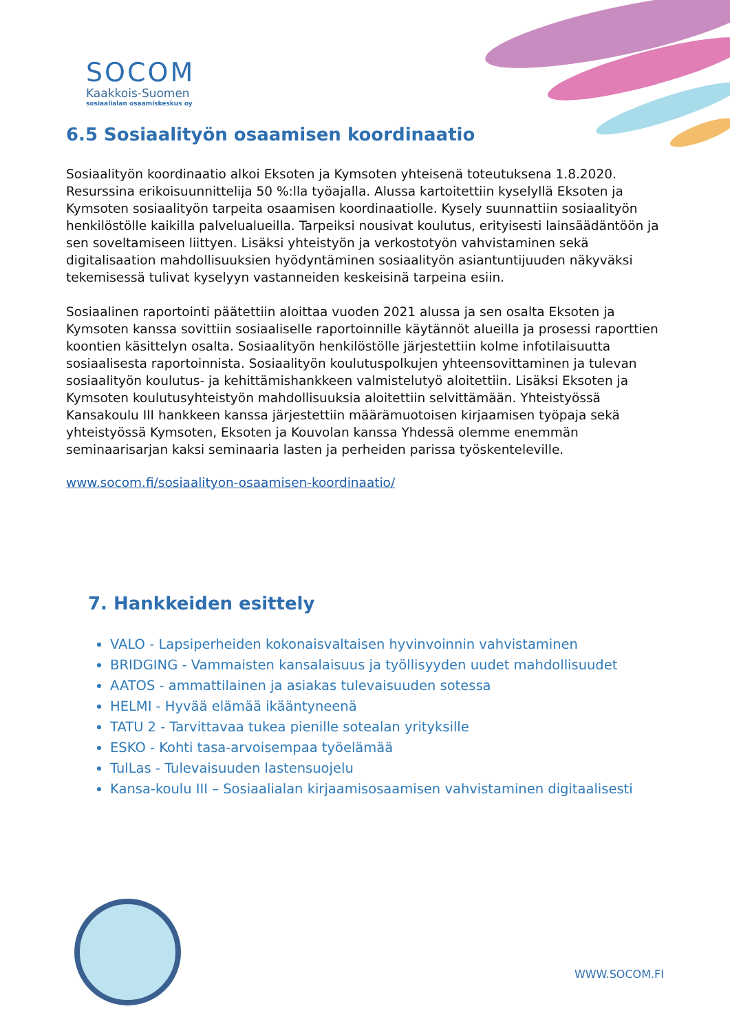SOCOM
Kaakkois-Suomen
sosiaalialan osaamiskeskus oy
6.5 Sosiaalityön osaamisen koordinaatio
Sosiaalityön koordinaatio alkoi Eksoten ja Kymsoten yhteisenä toteutuksena 1.8.2020. Resurssina erikoisuunnittelija 50 %:lla työajalla. Alussa kartoitettiin kyselyllä Eksoten ja Kymsoten sosiaalityön tarpeita osaamisen koordinaatiolle. Kysely suunnattiin sosiaalityön henkilöstölle kaikilla palvelualueilla. Tarpeiksi nousivat koulutus, erityisesti lainsäädäntöön ja sen soveltamiseen liittyen. Lisäksi yhteistyön ja verkostotyön vahvistaminen sekä digitalisaation mahdollisuuksien hyödyntäminen sosiaalityön asiantuntijuuden näkyväksi tekemisessä tulivat kyselyyn vastanneiden keskeisinä tarpeina esiin.
Sosiaalinen raportointi päätettiin aloittaa vuoden 2021 alussa ja sen osalta Eksoten ja Kymsoten kanssa sovittiin sosiaaliselle raportoinnille käytännöt alueilla ja prosessi raporttien koontien käsittelyn osalta. Sosiaalityön henkilöstölle järjestettiin kolme infotilaisuutta sosiaalisesta raportoinnista. Sosiaalityön koulutuspolkujen yhteensovittaminen ja tulevan sosiaalityön koulutus- ja kehittämishankkeen valmistelutyö aloitettiin. Lisäksi Eksoten ja Kymsoten koulutusyhteistyön mahdollisuuksia aloitettiin selvittämään. Yhteistyössä Kansakoulu III hankkeen kanssa järjestettiin määrämuotoisen kirjaamisen työpaja sekä yhteistyössä Kymsoten, Eksoten ja Kouvolan kanssa Yhdessä olemme enemmän seminaarisarjan kaksi seminaaria lasten ja perheiden parissa työskenteleville.
www.socom.fi/sosiaalityon-osaamisen-koordinaatio/
7. Hankkeiden esittely
VALO - Lapsiperheiden kokonaisvaltaisen hyvinvoinnin vahvistaminen
BRIDGING - Vammaisten kansalaisuus ja työllisyyden uudet mahdollisuudet
AATOS - ammattilainen ja asiakas tulevaisuuden sotessa
HELMI - Hyvää elämää ikääntyneenä
TATU 2 - Tarvittavaa tukea pienille sotealan yrityksille
ESKO - Kohti tasa-arvoisempaa työelämää
TulLas - Tulevaisuuden lastensuojelu
Kansa-koulu III – Sosiaalialan kirjaamisosaamisen vahvistaminen digitaalisesti
WWW.SOCOM.FI